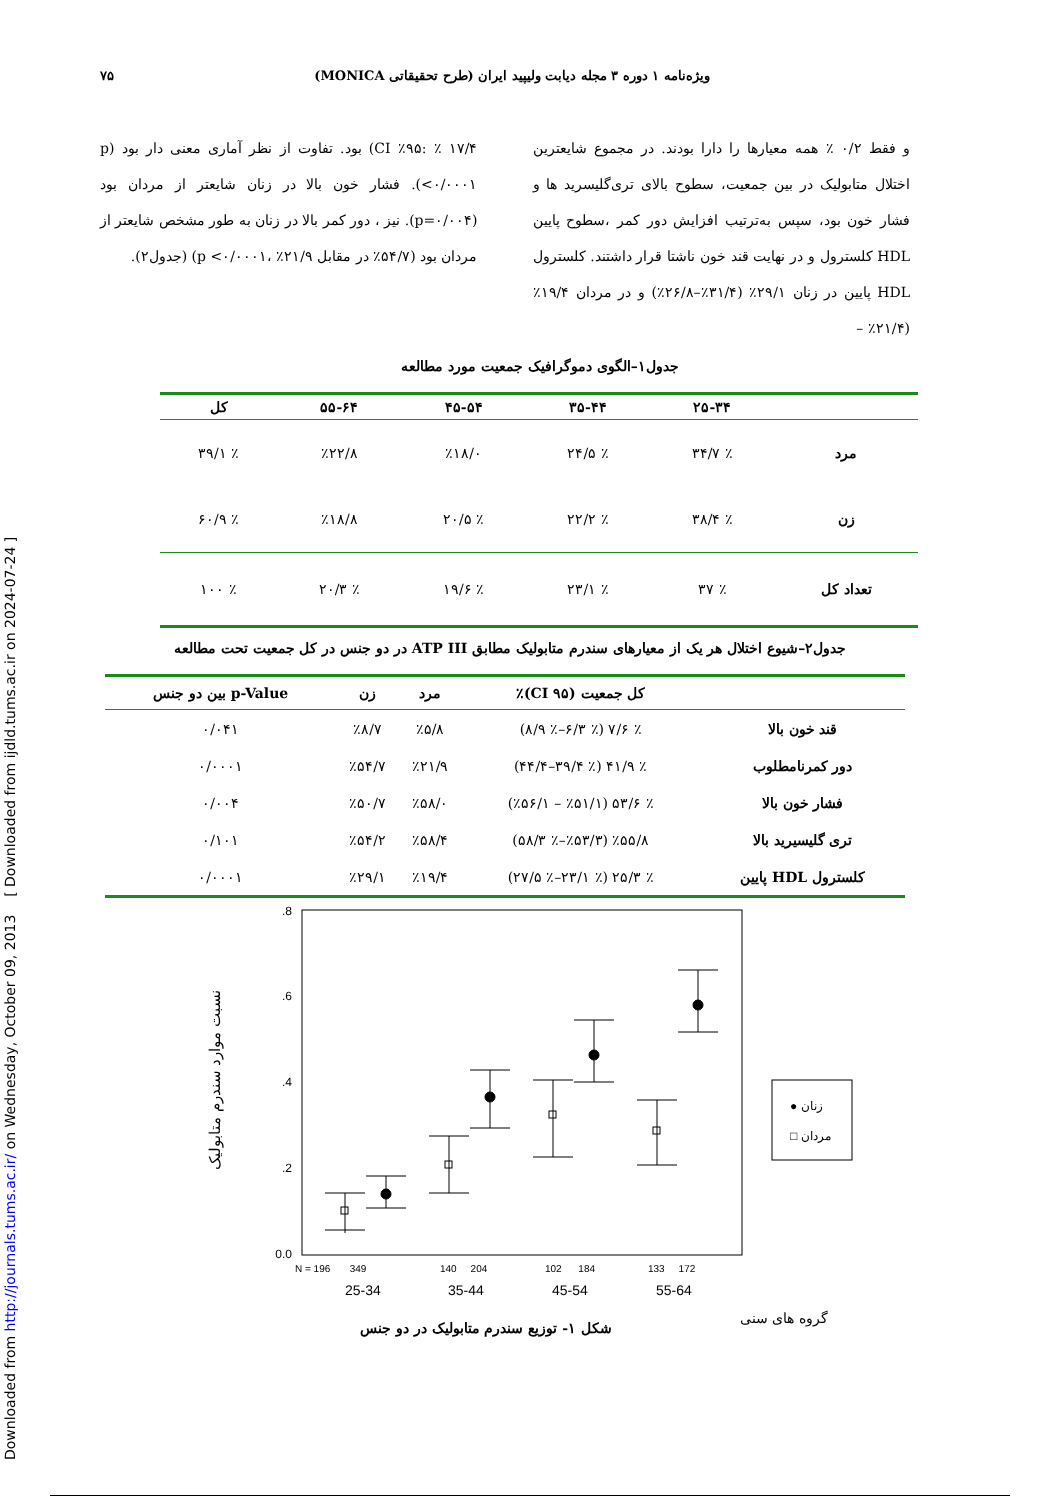Downloaded from http://journals.tums.ac.ir/ on Wednesday, October 09, 2013 [ Downloaded from ijdld.tums.ac.ir on 2024-07-24 ]
ویژه‌نامه ۱ دوره ۳ مجله دیابت ولیپید ایران (طرح تحقیقاتی MONICA) ۷۵
و فقط ۰/۲ ٪ همه معیارها را دارا بودند. در مجموع شایعترین اختلال متابولیک در بین جمعیت، سطوح بالای تری‌گلیسرید ها و فشار خون بود، سپس به‌ترتیب افزایش دور کمر ،سطوح پایین HDL کلسترول و در نهایت قند خون ناشتا قرار داشتند. کلسترول HDL پایین در زنان ۲۹/۱٪ (۳۱/۴٪–۲۶/۸٪) و در مردان ۱۹/۴٪ (۲۱/۴٪ –
۱۷/۴ ٪ :CI ٪۹۵) بود. تفاوت از نظر آماری معنی دار بود (p <۰/۰۰۰۱). فشار خون بالا در زنان شایعتر از مردان بود (p=۰/۰۰۴). نیز ، دور کمر بالا در زنان به طور مشخص شایعتر از مردان بود (۵۴/۷٪ در مقابل ۲۱/۹٪ ،p <۰/۰۰۰۱) (جدول۲).
جدول۱–الگوی دموگرافیک جمعیت مورد مطالعه
| | ۲۵-۳۴ | ۳۵-۴۴ | ۴۵-۵۴ | ۵۵-۶۴ | کل |
| --- | --- | --- | --- | --- | --- |
| مرد | ٪ ۳۴/۷ | ٪ ۲۴/۵ | ٪۱۸/۰ | ٪۲۲/۸ | ٪ ۳۹/۱ |
| زن | ٪ ۳۸/۴ | ٪ ۲۲/۲ | ٪ ۲۰/۵ | ٪۱۸/۸ | ٪ ۶۰/۹ |
| تعداد کل | ٪ ۳۷ | ٪ ۲۳/۱ | ٪ ۱۹/۶ | ٪ ۲۰/۳ | ٪ ۱۰۰ |
جدول۲–شیوع اختلال هر یک از معیارهای سندرم متابولیک مطابق ATP III در دو جنس در کل جمعیت تحت مطالعه
| | کل جمعیت (CI ۹۵)٪ | مرد | زن | p-Value بین دو جنس |
| --- | --- | --- | --- | --- |
| قند خون بالا | ٪ ۷/۶ (٪ ۶/۳–٪ ۸/۹) | ٪۵/۸ | ٪۸/۷ | ۰/۰۴۱ |
| دور کمرنامطلوب | ٪ ۴۱/۹ (٪ ۳۹/۴–۴۴/۴) | ٪۲۱/۹ | ٪۵۴/۷ | ۰/۰۰۰۱ |
| فشار خون بالا | ٪ ۵۳/۶ (٪۵۱/۱ – ٪۵۶/۱) | ٪۵۸/۰ | ٪۵۰/۷ | ۰/۰۰۴ |
| تری گلیسیرید بالا | ٪۵۵/۸ (٪۵۳/۳–٪ ۵۸/۳) | ٪۵۸/۴ | ٪۵۴/۲ | ۰/۱۰۱ |
| کلسترول HDL پایین | ٪ ۲۵/۳ (٪ ۲۳/۱–٪ ۲۷/۵) | ٪۱۹/۴ | ٪۲۹/۱ | ۰/۰۰۰۱ |
نسبت موارد سندرم متابولیک
.8
.6
.4
.2
0.0
N = 196 349
140 204
102 184
133 172
25-34
35-44
45-54
55-64
● زنان
□ مردان
گروه های سنی
شکل ۱- توزیع سندرم متابولیک در دو جنس